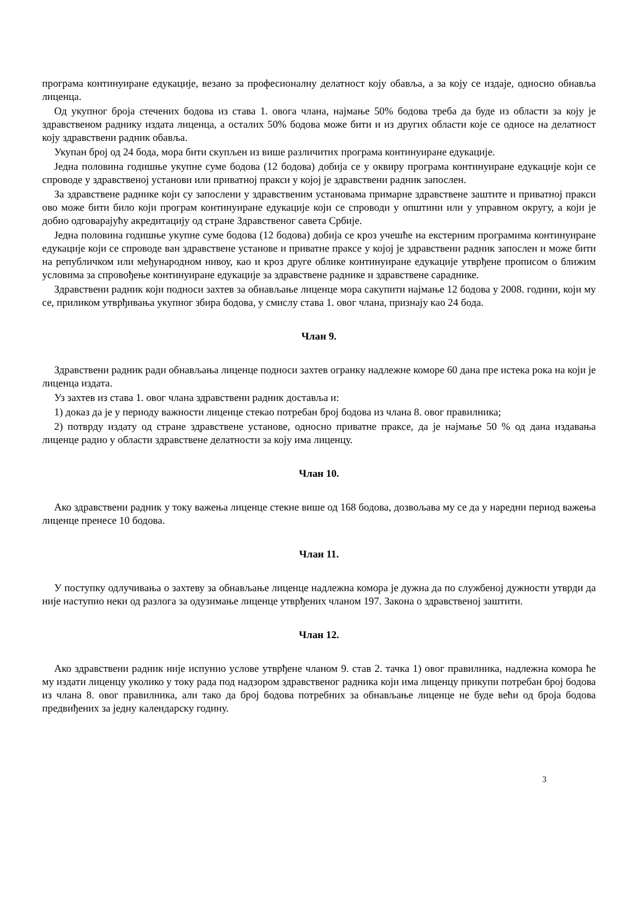програма континуиране едукације, везано за професионалну делатност коју обавља, а за коју се издаје, односно обнавља лиценца.
Од укупног броја стечених бодова из става 1. овога члана, најмање 50% бодова треба да буде из области за коју је здравственом раднику издата лиценца, а осталих 50% бодова може бити и из других области које се односе на делатност коју здравствени радник обавља.
Укупан број од 24 бода, мора бити скупљен из више различитих програма континуиране едукације.
Једна половина годишње укупне суме бодова (12 бодова) добија се у оквиру програма континуиране едукације који се спроводе у здравственој установи или приватној пракси у којој је здравствени радник запослен.
За здравствене раднике који су запослени у здравственим установама примарне здравствене заштите и приватној пракси ово може бити било који програм континуиране едукације који се спроводи у општини или у управном округу, а који је добио одговарајућу акредитацију од стране Здравственог савета Србије.
Једна половина годишње укупне суме бодова (12 бодова) добија се кроз учешће на екстерним програмима континуиране едукације који се спроводе ван здравствене установе и приватне праксе у којој је здравствени радник запослен и може бити на републичком или међународном нивоу, као и кроз друге облике континуиране едукације утврђене прописом о ближим условима за спровођење континуиране едукације за здравствене раднике и здравствене сараднике.
Здравствени радник који подноси захтев за обнављање лиценце мора сакупити најмање 12 бодова у 2008. години, који му се, приликом утврђивања укупног збира бодова, у смислу става 1. овог члана, признају као 24 бода.
Члан 9.
Здравствени радник ради обнављања лиценце подноси захтев огранку надлежне коморе 60 дана пре истека рока на који је лиценца издата.
Уз захтев из става 1. овог члана здравствени радник доставља и:
1) доказ да је у периоду важности лиценце стекао потребан број бодова из члана 8. овог правилника;
2) потврду издату од стране здравствене установе, односно приватне праксе, да је најмање 50 % од дана издавања лиценце радио у области здравствене делатности за коју има лиценцу.
Члан 10.
Ако здравствени радник у току важења лиценце стекне више од 168 бодова, дозвољава му се да у наредни период важења лиценце пренесе 10 бодова.
Члан 11.
У поступку одлучивања о захтеву за обнављање лиценце надлежна комора је дужна да по службеној дужности утврди да није наступио неки од разлога за одузимање лиценце утврђених чланом 197. Закона о здравственој заштити.
Члан 12.
Ако здравствени радник није испунио услове утврђене чланом 9. став 2. тачка 1) овог правилника, надлежна комора ће му издати лиценцу уколико у току рада под надзором здравственог радника који има лиценцу прикупи потребан број бодова из члана 8. овог правилника, али тако да број бодова потребних за обнављање лиценце не буде већи од броја бодова предвиђених за једну календарску годину.
3